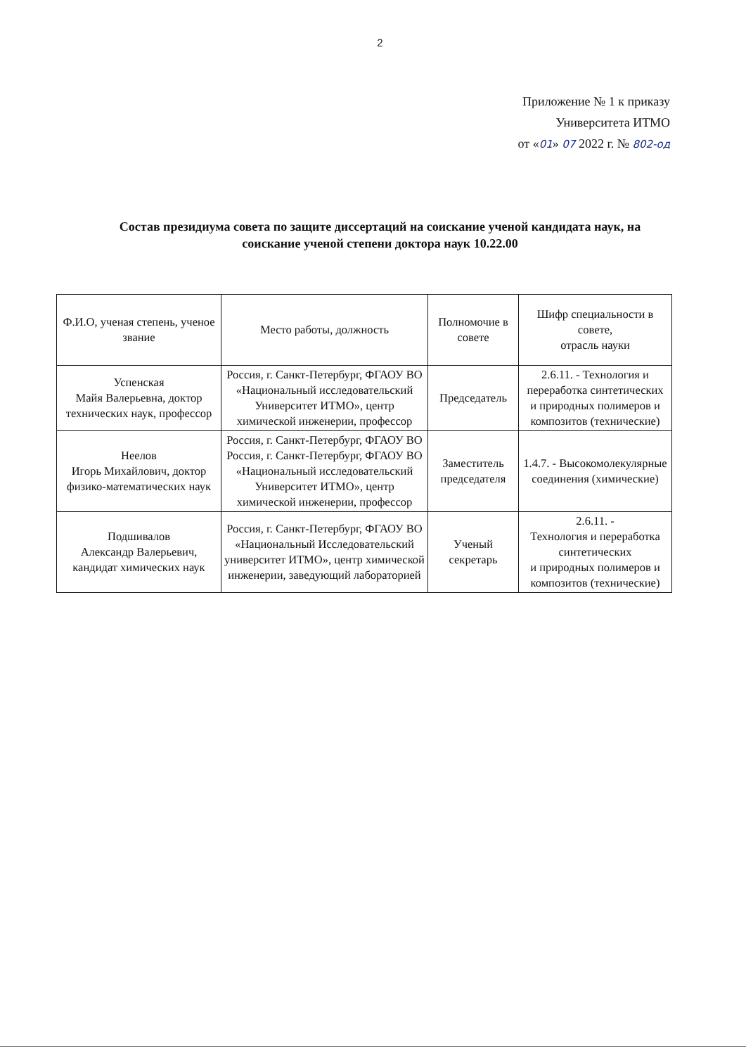2
Приложение № 1 к приказу
Университета ИТМО
от «01» 07 2022 г. № 802-од
Состав президиума совета по защите диссертаций на соискание ученой кандидата наук, на соискание ученой степени доктора наук 10.22.00
| Ф.И.О, ученая степень, ученое звание | Место работы, должность | Полномочие в совете | Шифр специальности в совете, отрасль науки |
| --- | --- | --- | --- |
| Успенская Майя Валерьевна, доктор технических наук, профессор | Россия, г. Санкт-Петербург, ФГАОУ ВО «Национальный исследовательский Университет ИТМО», центр химической инженерии, профессор | Председатель | 2.6.11. - Технология и переработка синтетических и природных полимеров и композитов (технические) |
| Неелов Игорь Михайлович, доктор физико-математических наук | Россия, г. Санкт-Петербург, ФГАОУ ВО Россия, г. Санкт-Петербург, ФГАОУ ВО «Национальный исследовательский Университет ИТМО», центр химической инженерии, профессор | Заместитель председателя | 1.4.7. - Высокомолекулярные соединения (химические) |
| Подшивалов Александр Валерьевич, кандидат химических наук | Россия, г. Санкт-Петербург, ФГАОУ ВО «Национальный Исследовательский университет ИТМО», центр химической инженерии, заведующий лабораторией | Ученый секретарь | 2.6.11. - Технология и переработка синтетических и природных полимеров и композитов (технические) |